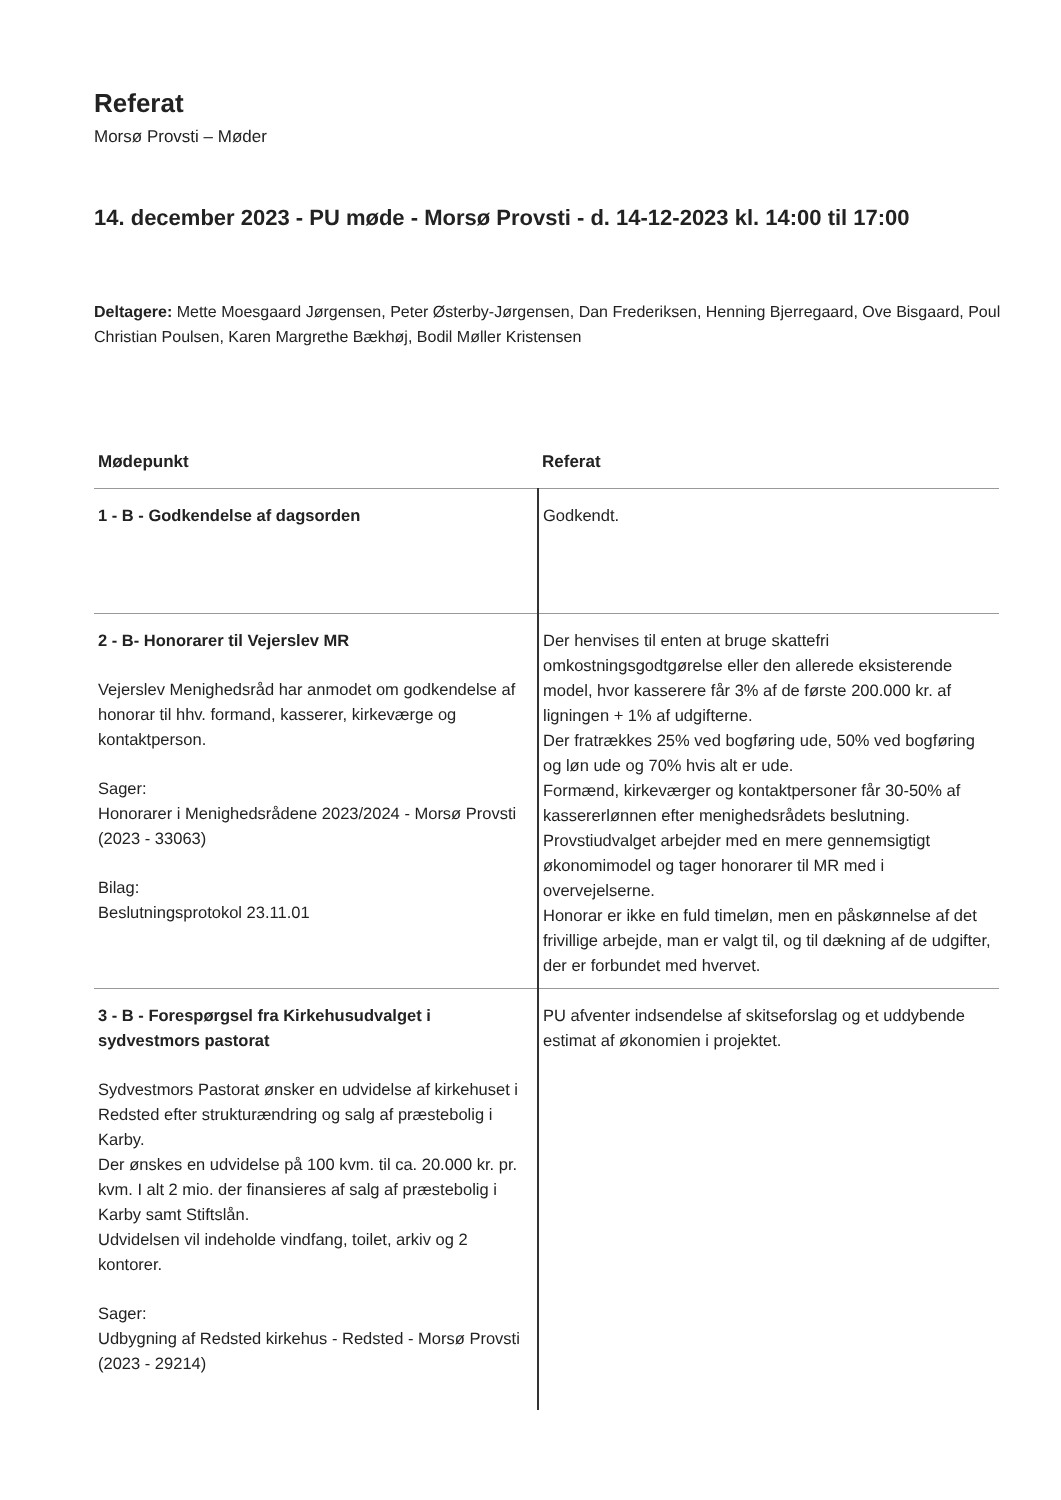Referat
Morsø Provsti – Møder
14. december 2023 - PU møde - Morsø Provsti - d. 14-12-2023 kl. 14:00 til 17:00
Deltagere: Mette Moesgaard Jørgensen, Peter Østerby-Jørgensen, Dan Frederiksen, Henning Bjerregaard, Ove Bisgaard, Poul Christian Poulsen, Karen Margrethe Bækhøj, Bodil Møller Kristensen
| Mødepunkt | Referat |
| --- | --- |
| 1 - B - Godkendelse af dagsorden | Godkendt. |
| 2 - B- Honorarer til Vejerslev MR Vejerslev Menighedsråd har anmodet om godkendelse af honorar til hhv. formand, kasserer, kirkeværge og kontaktperson. Sager: Honorarer i Menighedsrådene 2023/2024 - Morsø Provsti (2023 - 33063) Bilag: Beslutningsprotokol 23.11.01 | Der henvises til enten at bruge skattefri omkostningsgodtgørelse eller den allerede eksisterende model, hvor kasserere får 3% af de første 200.000 kr. af ligningen + 1% af udgifterne. Der fratrækkes 25% ved bogføring ude, 50% ved bogføring og løn ude og 70% hvis alt er ude. Formænd, kirkeværger og kontaktpersoner får 30-50% af kassererlønnen efter menighedsrådets beslutning. Provstiudvalget arbejder med en mere gennemsigtigt økonomimodel og tager honorarer til MR med i overvejelserne. Honorar er ikke en fuld timeløn, men en påskønnelse af det frivillige arbejde, man er valgt til, og til dækning af de udgifter, der er forbundet med hvervet. |
| 3 - B - Forespørgsel fra Kirkehusudvalget i sydvestmors pastorat Sydvestmors Pastorat ønsker en udvidelse af kirkehuset i Redsted efter strukturændring og salg af præstebolig i Karby. Der ønskes en udvidelse på 100 kvm. til ca. 20.000 kr. pr. kvm. I alt 2 mio. der finansieres af salg af præstebolig i Karby samt Stiftslån. Udvidelsen vil indeholde vindfang, toilet, arkiv og 2 kontorer. Sager: Udbygning af Redsted kirkehus - Redsted - Morsø Provsti (2023 - 29214) | PU afventer indsendelse af skitseforslag og et uddybende estimat af økonomien i projektet. |